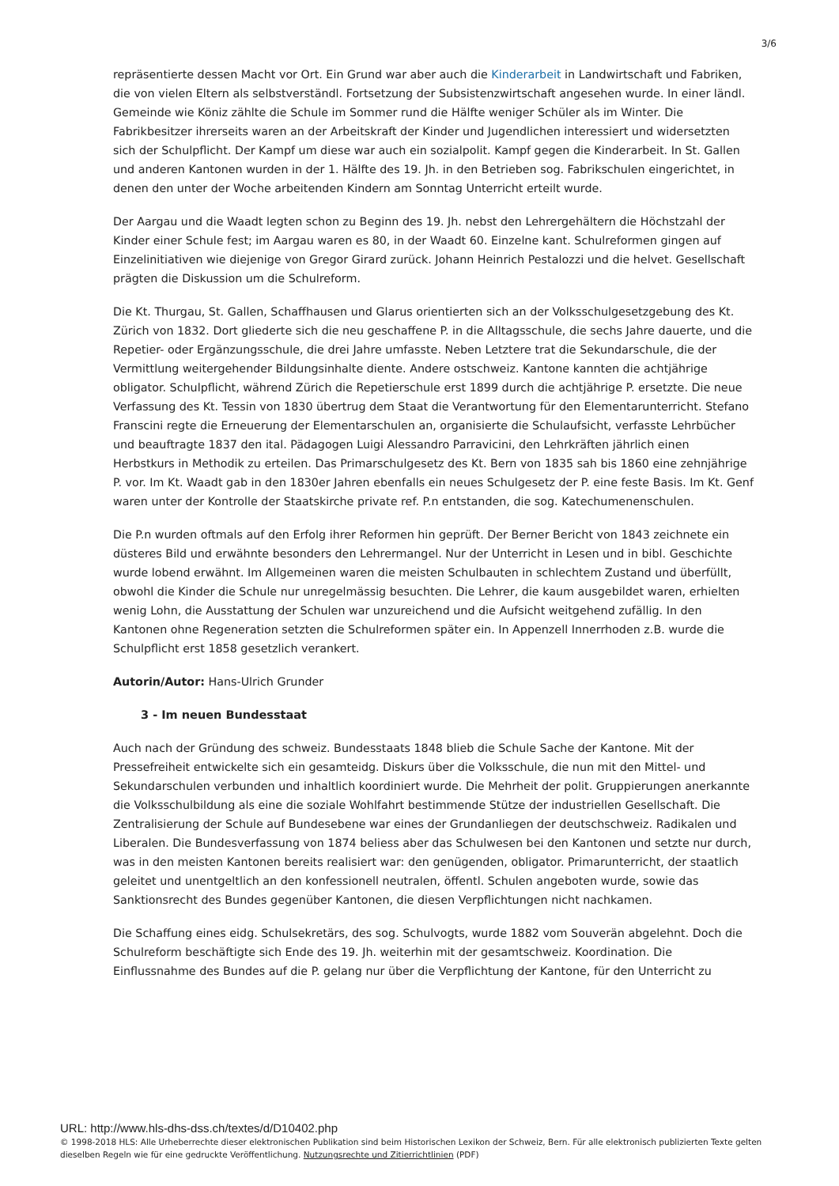3/6
repräsentierte dessen Macht vor Ort. Ein Grund war aber auch die Kinderarbeit in Landwirtschaft und Fabriken, die von vielen Eltern als selbstverständl. Fortsetzung der Subsistenzwirtschaft angesehen wurde. In einer ländl. Gemeinde wie Köniz zählte die Schule im Sommer rund die Hälfte weniger Schüler als im Winter. Die Fabrikbesitzer ihrerseits waren an der Arbeitskraft der Kinder und Jugendlichen interessiert und widersetzten sich der Schulpflicht. Der Kampf um diese war auch ein sozialpolit. Kampf gegen die Kinderarbeit. In St. Gallen und anderen Kantonen wurden in der 1. Hälfte des 19. Jh. in den Betrieben sog. Fabrikschulen eingerichtet, in denen den unter der Woche arbeitenden Kindern am Sonntag Unterricht erteilt wurde.
Der Aargau und die Waadt legten schon zu Beginn des 19. Jh. nebst den Lehrergehältern die Höchstzahl der Kinder einer Schule fest; im Aargau waren es 80, in der Waadt 60. Einzelne kant. Schulreformen gingen auf Einzelinitiativen wie diejenige von Gregor Girard zurück. Johann Heinrich Pestalozzi und die helvet. Gesellschaft prägten die Diskussion um die Schulreform.
Die Kt. Thurgau, St. Gallen, Schaffhausen und Glarus orientierten sich an der Volksschulgesetzgebung des Kt. Zürich von 1832. Dort gliederte sich die neu geschaffene P. in die Alltagsschule, die sechs Jahre dauerte, und die Repetier- oder Ergänzungsschule, die drei Jahre umfasste. Neben Letztere trat die Sekundarschule, die der Vermittlung weitergehender Bildungsinhalte diente. Andere ostschweiz. Kantone kannten die achtjährige obligator. Schulpflicht, während Zürich die Repetierschule erst 1899 durch die achtjährige P. ersetzte. Die neue Verfassung des Kt. Tessin von 1830 übertrug dem Staat die Verantwortung für den Elementarunterricht. Stefano Franscini regte die Erneuerung der Elementarschulen an, organisierte die Schulaufsicht, verfasste Lehrbücher und beauftragte 1837 den ital. Pädagogen Luigi Alessandro Parravicini, den Lehrkräften jährlich einen Herbstkurs in Methodik zu erteilen. Das Primarschulgesetz des Kt. Bern von 1835 sah bis 1860 eine zehnjährige P. vor. Im Kt. Waadt gab in den 1830er Jahren ebenfalls ein neues Schulgesetz der P. eine feste Basis. Im Kt. Genf waren unter der Kontrolle der Staatskirche private ref. P.n entstanden, die sog. Katechumenenschulen.
Die P.n wurden oftmals auf den Erfolg ihrer Reformen hin geprüft. Der Berner Bericht von 1843 zeichnete ein düsteres Bild und erwähnte besonders den Lehrermangel. Nur der Unterricht in Lesen und in bibl. Geschichte wurde lobend erwähnt. Im Allgemeinen waren die meisten Schulbauten in schlechtem Zustand und überfüllt, obwohl die Kinder die Schule nur unregelmässig besuchten. Die Lehrer, die kaum ausgebildet waren, erhielten wenig Lohn, die Ausstattung der Schulen war unzureichend und die Aufsicht weitgehend zufällig. In den Kantonen ohne Regeneration setzten die Schulreformen später ein. In Appenzell Innerrhoden z.B. wurde die Schulpflicht erst 1858 gesetzlich verankert.
Autorin/Autor: Hans-Ulrich Grunder
3 - Im neuen Bundesstaat
Auch nach der Gründung des schweiz. Bundesstaats 1848 blieb die Schule Sache der Kantone. Mit der Pressefreiheit entwickelte sich ein gesamteidg. Diskurs über die Volksschule, die nun mit den Mittel- und Sekundarschulen verbunden und inhaltlich koordiniert wurde. Die Mehrheit der polit. Gruppierungen anerkannte die Volksschulbildung als eine die soziale Wohlfahrt bestimmende Stütze der industriellen Gesellschaft. Die Zentralisierung der Schule auf Bundesebene war eines der Grundanliegen der deutschschweiz. Radikalen und Liberalen. Die Bundesverfassung von 1874 beliess aber das Schulwesen bei den Kantonen und setzte nur durch, was in den meisten Kantonen bereits realisiert war: den genügenden, obligator. Primarunterricht, der staatlich geleitet und unentgeltlich an den konfessionell neutralen, öffentl. Schulen angeboten wurde, sowie das Sanktionsrecht des Bundes gegenüber Kantonen, die diesen Verpflichtungen nicht nachkamen.
Die Schaffung eines eidg. Schulsekretärs, des sog. Schulvogts, wurde 1882 vom Souverän abgelehnt. Doch die Schulreform beschäftigte sich Ende des 19. Jh. weiterhin mit der gesamtschweiz. Koordination. Die Einflussnahme des Bundes auf die P. gelang nur über die Verpflichtung der Kantone, für den Unterricht zu
URL: http://www.hls-dhs-dss.ch/textes/d/D10402.php
© 1998-2018 HLS: Alle Urheberrechte dieser elektronischen Publikation sind beim Historischen Lexikon der Schweiz, Bern. Für alle elektronisch publizierten Texte gelten dieselben Regeln wie für eine gedruckte Veröffentlichung. Nutzungsrechte und Zitierrichtlinien (PDF)